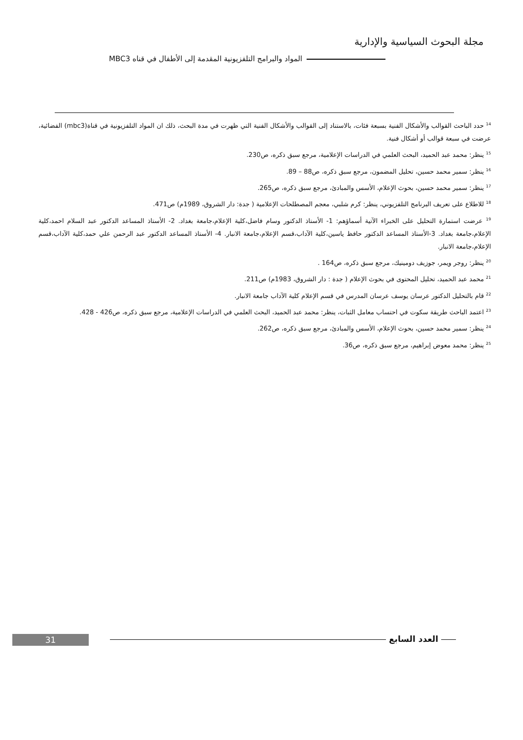مجلة البحوث السياسية والإدارية
المواد والبرامج التلفزيونية المقدمة إلى الأطفال في قناه MBC3
<sup>14</sup> حدد الباحث القوالب والأشكال الفنية بسبعة فئات، بالاستناد إلى القوالب والأشكال الفنية التي ظهرت في مدة البحث، ذلك ان المواد التلفزيونية في قناة(mbc3) الفضائية، عرضت في سبعة قوالب أو أشكال فنية.
<sup>15</sup> ينظر: محمد عبد الحميد، البحث العلمي في الدراسات الإعلامية، مرجع سبق ذكره، ص230.
<sup>16</sup> ينظر: سمير محمد حسين، تحليل المضمون، مرجع سبق ذكره، ص88 – 89.
<sup>17</sup> ينظر: سمير محمد حسين، بحوث الإعلام، الأسس والمبادئ، مرجع سبق ذكره، ص265.
<sup>18</sup> للاطلاع على تعريف البرنامج التلفزيوني، ينظر: كرم شلبي، معجم المصطلحات الإعلامية ( جدة: دار الشروق، 1989م) ص471.
<sup>19</sup> عرضت استمارة التحليل على الخبراء الآتية أسماؤهم: 1- الأستاذ الدكتور وسام فاضل،كلية الإعلام،جامعة بغداد. 2- الأستاذ المساعد الدكتور عبد السلام احمد،كلية الإعلام،جامعة بغداد. 3-الأستاذ المساعد الدكتور حافظ ياسين،كلية الآداب،قسم الإعلام،جامعة الانبار. 4- الأستاذ المساعد الدكتور عبد الرحمن علي حمد،كلية الآداب،قسم الإعلام،جامعة الانبار.
<sup>20</sup> ينظر: روجر ويمر، جوزيف دومينيك، مرجع سبق ذكره، ص164 .
<sup>21</sup> محمد عبد الحميد، تحليل المحتوى في بحوث الإعلام ( جدة : دار الشروق، 1983م) ص211.
<sup>22</sup> قام بالتحليل الدكتور عرسان يوسف عرسان المدرس في قسم الإعلام كلية الآداب جامعة الانبار.
<sup>23</sup> اعتمد الباحث طريقة سكوت في احتساب معامل الثبات، ينظر: محمد عبد الحميد، البحث العلمي في الدراسات الإعلامية، مرجع سبق ذكره، ص426 - 428.
<sup>24</sup> ينظر: سمير محمد حسين، بحوث الإعلام، الأسس والمبادئ، مرجع سبق ذكره، ص262.
<sup>25</sup> ينظر: محمد معوض إبراهيم، مرجع سبق ذكره، ص36.
31 العدد السابع